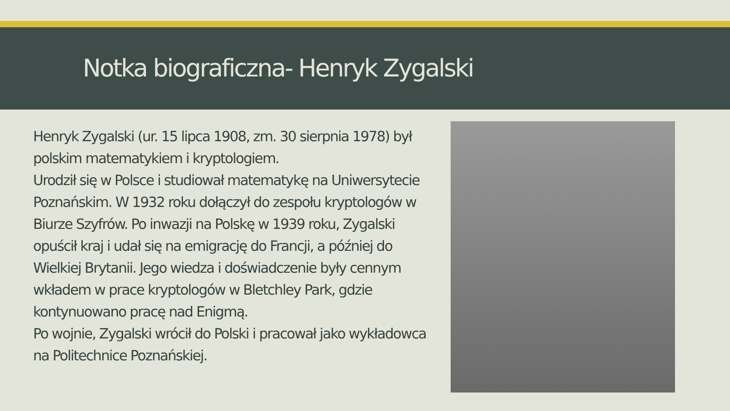Notka biograficzna- Henryk Zygalski
Henryk Zygalski (ur. 15 lipca 1908, zm. 30 sierpnia 1978) był polskim matematykiem i kryptologiem.
Urodził się w Polsce i studiował matematykę na Uniwersytecie Poznańskim. W 1932 roku dołączył do zespołu kryptologów w Biurze Szyfrów. Po inwazji na Polskę w 1939 roku, Zygalski opuścił kraj i udał się na emigrację do Francji, a później do Wielkiej Brytanii. Jego wiedza i doświadczenie były cennym wkładem w prace kryptologów w Bletchley Park, gdzie kontynuowano pracę nad Enigmą.
Po wojnie, Zygalski wrócił do Polski i pracował jako wykładowca na Politechnice Poznańskiej.